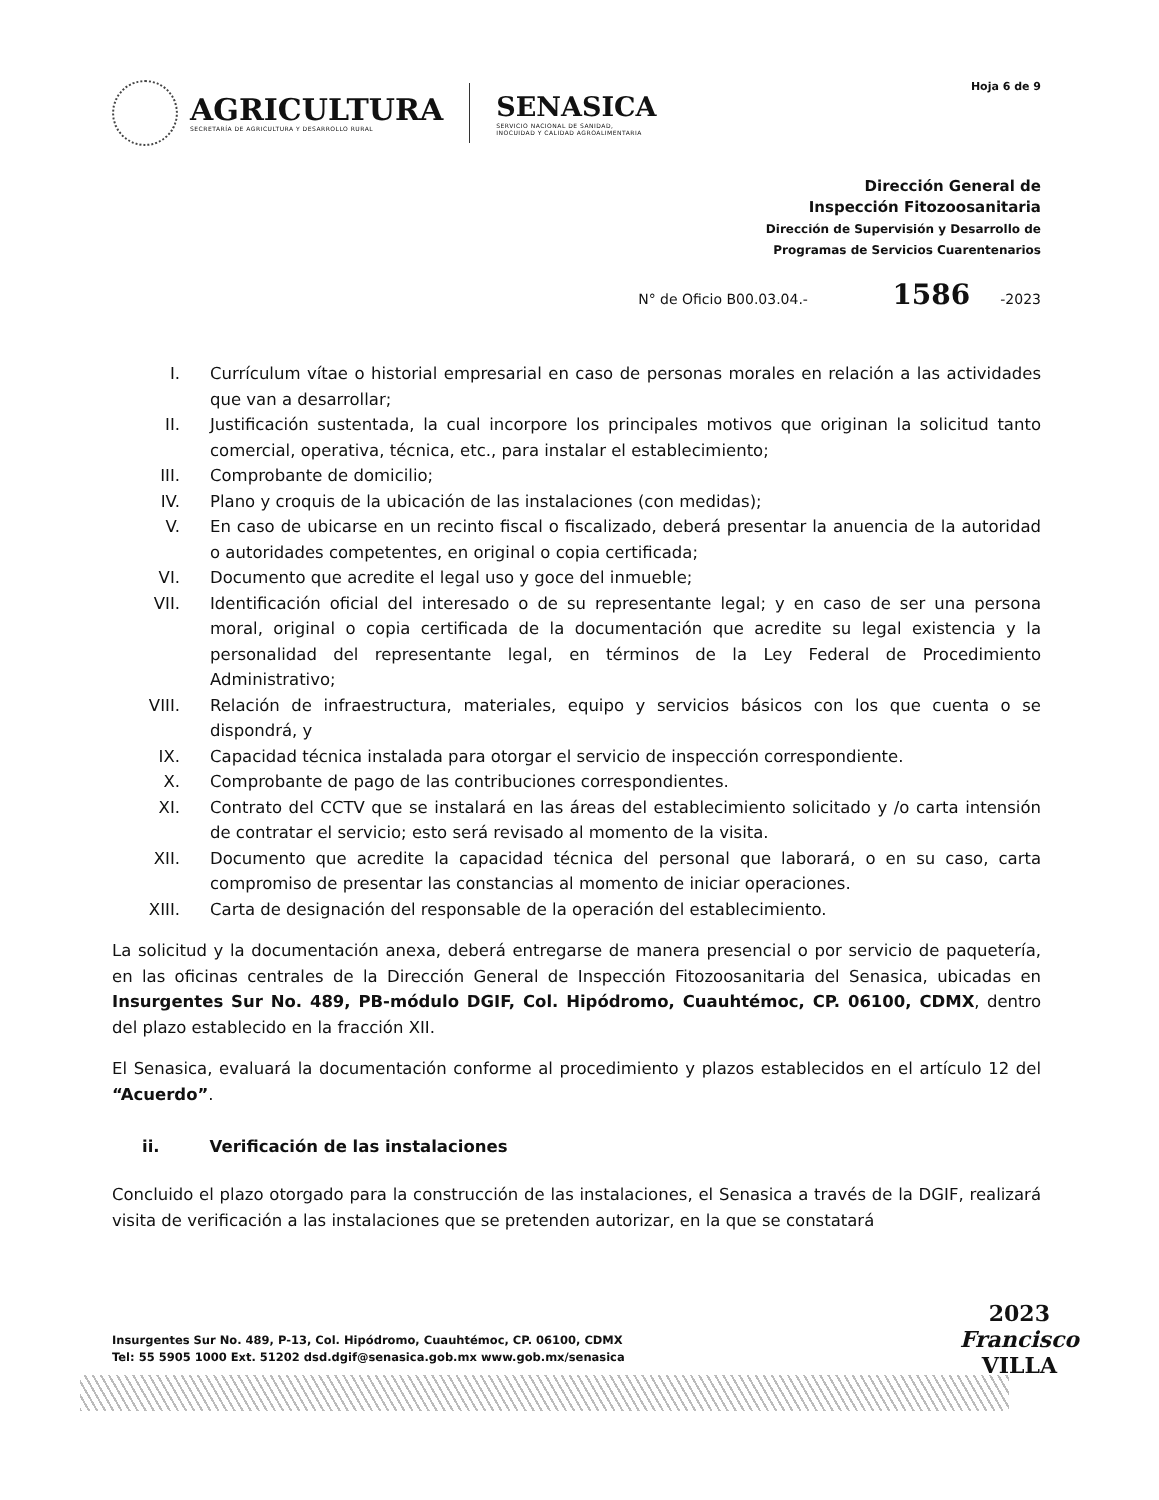AGRICULTURA
SECRETARÍA DE AGRICULTURA Y DESARROLLO RURAL
SENASICA
SERVICIO NACIONAL DE SANIDAD,
INOCUIDAD Y CALIDAD AGROALIMENTARIA
Hoja 6 de 9
Dirección General de
Inspección Fitozoosanitaria
Dirección de Supervisión y Desarrollo de
Programas de Servicios Cuarentenarios
N° de Oficio B00.03.04.- 1586 -2023
I. Currículum vítae o historial empresarial en caso de personas morales en relación a las actividades que van a desarrollar;
II. Justificación sustentada, la cual incorpore los principales motivos que originan la solicitud tanto comercial, operativa, técnica, etc., para instalar el establecimiento;
III. Comprobante de domicilio;
IV. Plano y croquis de la ubicación de las instalaciones (con medidas);
V. En caso de ubicarse en un recinto fiscal o fiscalizado, deberá presentar la anuencia de la autoridad o autoridades competentes, en original o copia certificada;
VI. Documento que acredite el legal uso y goce del inmueble;
VII. Identificación oficial del interesado o de su representante legal; y en caso de ser una persona moral, original o copia certificada de la documentación que acredite su legal existencia y la personalidad del representante legal, en términos de la Ley Federal de Procedimiento Administrativo;
VIII. Relación de infraestructura, materiales, equipo y servicios básicos con los que cuenta o se dispondrá, y
IX. Capacidad técnica instalada para otorgar el servicio de inspección correspondiente.
X. Comprobante de pago de las contribuciones correspondientes.
XI. Contrato del CCTV que se instalará en las áreas del establecimiento solicitado y /o carta intensión de contratar el servicio; esto será revisado al momento de la visita.
XII. Documento que acredite la capacidad técnica del personal que laborará, o en su caso, carta compromiso de presentar las constancias al momento de iniciar operaciones.
XIII. Carta de designación del responsable de la operación del establecimiento.
La solicitud y la documentación anexa, deberá entregarse de manera presencial o por servicio de paquetería, en las oficinas centrales de la Dirección General de Inspección Fitozoosanitaria del Senasica, ubicadas en Insurgentes Sur No. 489, PB-módulo DGIF, Col. Hipódromo, Cuauhtémoc, CP. 06100, CDMX, dentro del plazo establecido en la fracción XII.
El Senasica, evaluará la documentación conforme al procedimiento y plazos establecidos en el artículo 12 del “Acuerdo”.
ii. Verificación de las instalaciones
Concluido el plazo otorgado para la construcción de las instalaciones, el Senasica a través de la DGIF, realizará visita de verificación a las instalaciones que se pretenden autorizar, en la que se constatará
Insurgentes Sur No. 489, P-13, Col. Hipódromo, Cuauhtémoc, CP. 06100, CDMX
Tel: 55 5905 1000 Ext. 51202 dsd.dgif@senasica.gob.mx www.gob.mx/senasica
2023
Francisco
VILLA